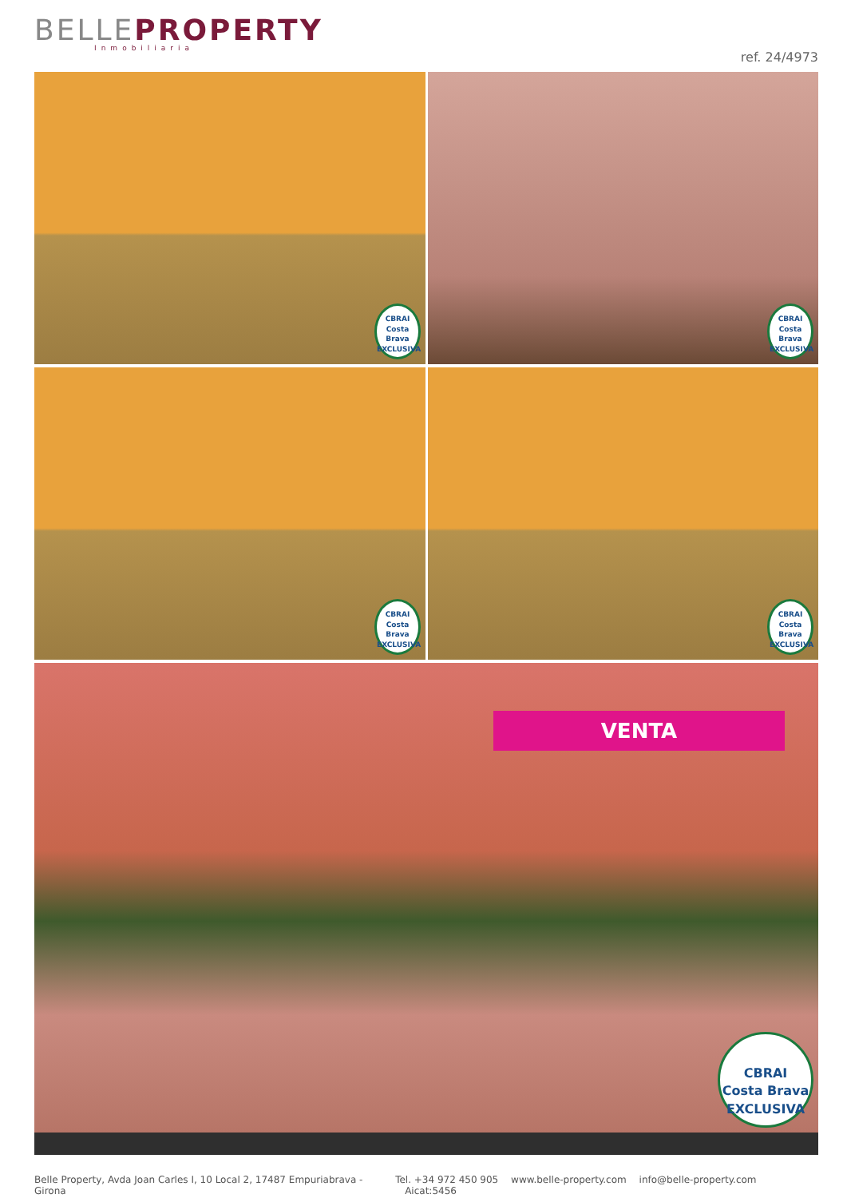BELLE PROPERTY
Inmobiliaria
ref. 24/4973
CBRAI
Costa Brava
EXCLUSIVA
CBRAI
Costa Brava
EXCLUSIVA
CBRAI
Costa Brava
EXCLUSIVA
CBRAI
Costa Brava
EXCLUSIVA
VENTA
CBRAI
Costa Brava
EXCLUSIVA
Belle Property, Avda Joan Carles I, 10 Local 2, 17487 Empuriabrava - Girona
Tel. +34 972 450 905 www.belle-property.com info@belle-property.com Aicat:5456